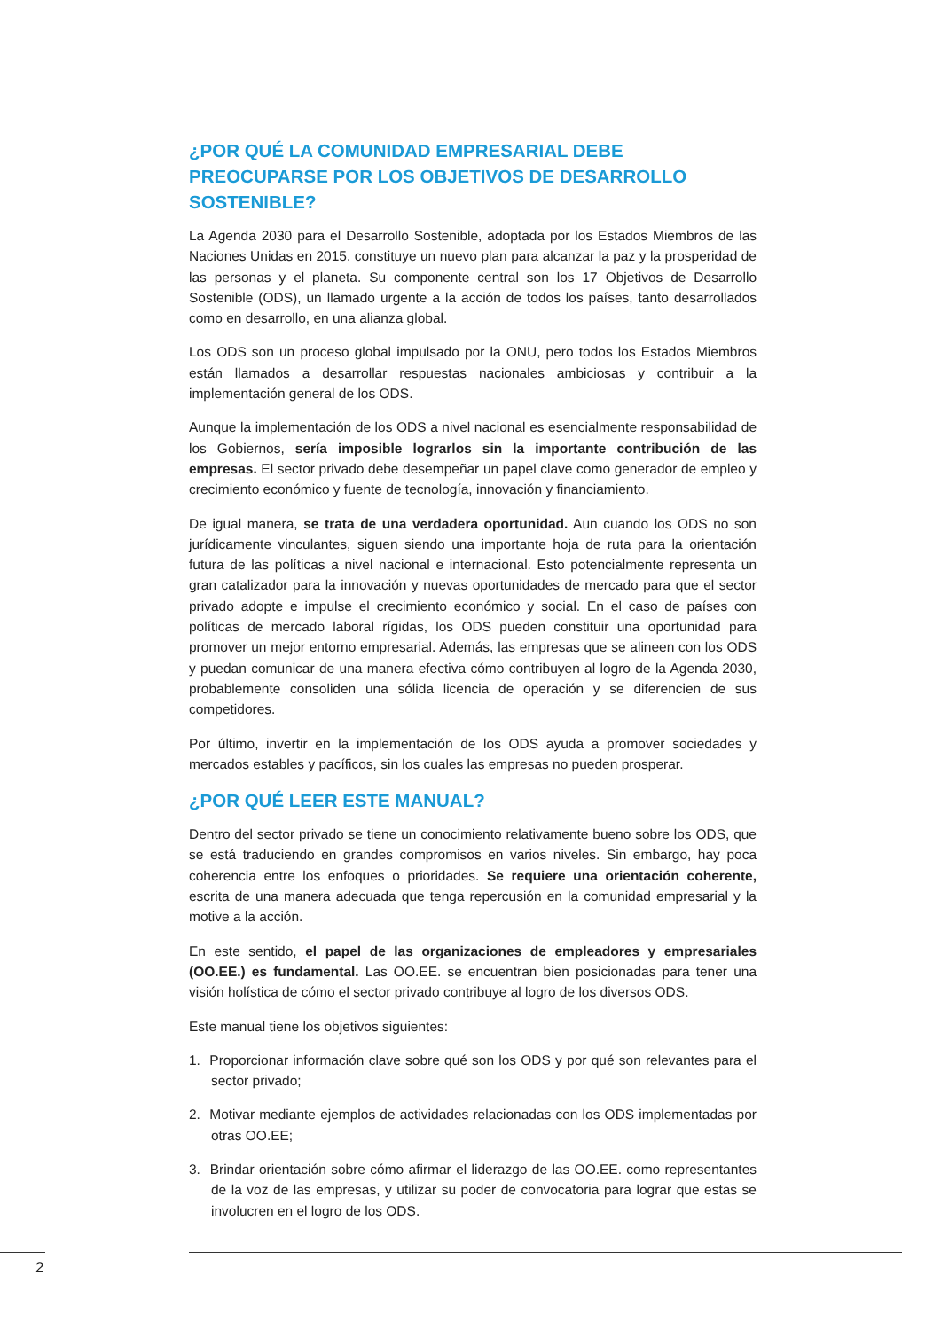¿POR QUÉ LA COMUNIDAD EMPRESARIAL DEBE PREOCUPARSE POR LOS OBJETIVOS DE DESARROLLO SOSTENIBLE?
La Agenda 2030 para el Desarrollo Sostenible, adoptada por los Estados Miembros de las Naciones Unidas en 2015, constituye un nuevo plan para alcanzar la paz y la prosperidad de las personas y el planeta. Su componente central son los 17 Objetivos de Desarrollo Sostenible (ODS), un llamado urgente a la acción de todos los países, tanto desarrollados como en desarrollo, en una alianza global.
Los ODS son un proceso global impulsado por la ONU, pero todos los Estados Miembros están llamados a desarrollar respuestas nacionales ambiciosas y contribuir a la implementación general de los ODS.
Aunque la implementación de los ODS a nivel nacional es esencialmente responsabilidad de los Gobiernos, sería imposible lograrlos sin la importante contribución de las empresas. El sector privado debe desempeñar un papel clave como generador de empleo y crecimiento económico y fuente de tecnología, innovación y financiamiento.
De igual manera, se trata de una verdadera oportunidad. Aun cuando los ODS no son jurídicamente vinculantes, siguen siendo una importante hoja de ruta para la orientación futura de las políticas a nivel nacional e internacional. Esto potencialmente representa un gran catalizador para la innovación y nuevas oportunidades de mercado para que el sector privado adopte e impulse el crecimiento económico y social. En el caso de países con políticas de mercado laboral rígidas, los ODS pueden constituir una oportunidad para promover un mejor entorno empresarial. Además, las empresas que se alineen con los ODS y puedan comunicar de una manera efectiva cómo contribuyen al logro de la Agenda 2030, probablemente consoliden una sólida licencia de operación y se diferencien de sus competidores.
Por último, invertir en la implementación de los ODS ayuda a promover sociedades y mercados estables y pacíficos, sin los cuales las empresas no pueden prosperar.
¿POR QUÉ LEER ESTE MANUAL?
Dentro del sector privado se tiene un conocimiento relativamente bueno sobre los ODS, que se está traduciendo en grandes compromisos en varios niveles. Sin embargo, hay poca coherencia entre los enfoques o prioridades. Se requiere una orientación coherente, escrita de una manera adecuada que tenga repercusión en la comunidad empresarial y la motive a la acción.
En este sentido, el papel de las organizaciones de empleadores y empresariales (OO.EE.) es fundamental. Las OO.EE. se encuentran bien posicionadas para tener una visión holística de cómo el sector privado contribuye al logro de los diversos ODS.
Este manual tiene los objetivos siguientes:
1. Proporcionar información clave sobre qué son los ODS y por qué son relevantes para el sector privado;
2. Motivar mediante ejemplos de actividades relacionadas con los ODS implementadas por otras OO.EE;
3. Brindar orientación sobre cómo afirmar el liderazgo de las OO.EE. como representantes de la voz de las empresas, y utilizar su poder de convocatoria para lograr que estas se involucren en el logro de los ODS.
2